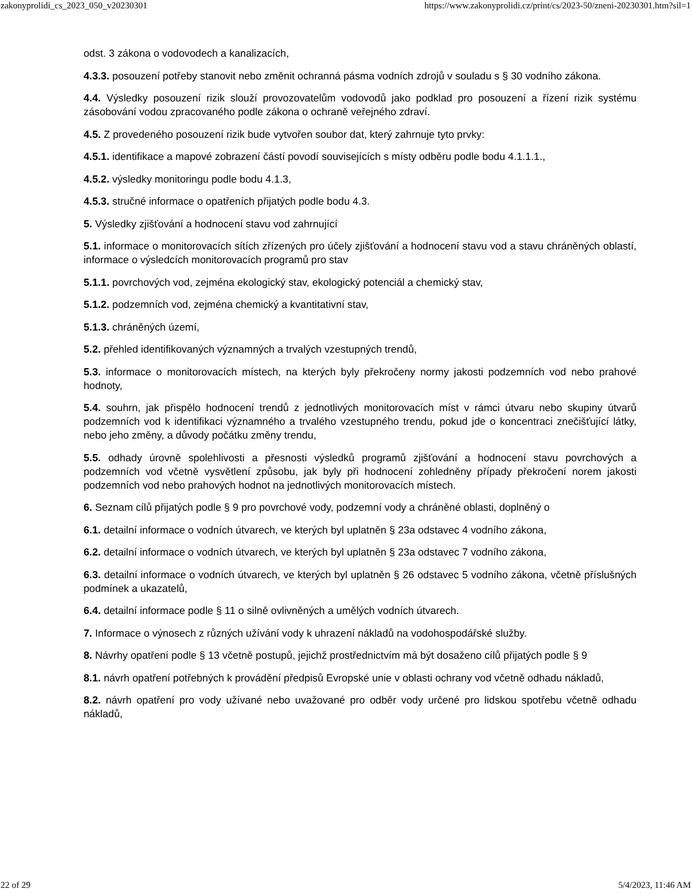zakonyprolidi_cs_2023_050_v20230301 https://www.zakonyprolidi.cz/print/cs/2023-50/zneni-20230301.htm?sil=1
odst. 3 zákona o vodovodech a kanalizacích,
4.3.3. posouzení potřeby stanovit nebo změnit ochranná pásma vodních zdrojů v souladu s § 30 vodního zákona.
4.4. Výsledky posouzení rizik slouží provozovatelům vodovodů jako podklad pro posouzení a řízení rizik systému zásobování vodou zpracovaného podle zákona o ochraně veřejného zdraví.
4.5. Z provedeného posouzení rizik bude vytvořen soubor dat, který zahrnuje tyto prvky:
4.5.1. identifikace a mapové zobrazení částí povodí souvisejících s místy odběru podle bodu 4.1.1.1.,
4.5.2. výsledky monitoringu podle bodu 4.1.3,
4.5.3. stručné informace o opatřeních přijatých podle bodu 4.3.
5. Výsledky zjišťování a hodnocení stavu vod zahrnující
5.1. informace o monitorovacích sítích zřízených pro účely zjišťování a hodnocení stavu vod a stavu chráněných oblastí, informace o výsledcích monitorovacích programů pro stav
5.1.1. povrchových vod, zejména ekologický stav, ekologický potenciál a chemický stav,
5.1.2. podzemních vod, zejména chemický a kvantitativní stav,
5.1.3. chráněných území,
5.2. přehled identifikovaných významných a trvalých vzestupných trendů,
5.3. informace o monitorovacích místech, na kterých byly překročeny normy jakosti podzemních vod nebo prahové hodnoty,
5.4. souhrn, jak přispělo hodnocení trendů z jednotlivých monitorovacích míst v rámci útvaru nebo skupiny útvarů podzemních vod k identifikaci významného a trvalého vzestupného trendu, pokud jde o koncentraci znečišťující látky, nebo jeho změny, a důvody počátku změny trendu,
5.5. odhady úrovně spolehlivosti a přesnosti výsledků programů zjišťování a hodnocení stavu povrchových a podzemních vod včetně vysvětlení způsobu, jak byly při hodnocení zohledněny případy překročení norem jakosti podzemních vod nebo prahových hodnot na jednotlivých monitorovacích místech.
6. Seznam cílů přijatých podle § 9 pro povrchové vody, podzemní vody a chráněné oblasti, doplněný o
6.1. detailní informace o vodních útvarech, ve kterých byl uplatněn § 23a odstavec 4 vodního zákona,
6.2. detailní informace o vodních útvarech, ve kterých byl uplatněn § 23a odstavec 7 vodního zákona,
6.3. detailní informace o vodních útvarech, ve kterých byl uplatněn § 26 odstavec 5 vodního zákona, včetně příslušných podmínek a ukazatelů,
6.4. detailní informace podle § 11 o silně ovlivněných a umělých vodních útvarech.
7. Informace o výnosech z různých užívání vody k uhrazení nákladů na vodohospodářské služby.
8. Návrhy opatření podle § 13 včetně postupů, jejichž prostřednictvím má být dosaženo cílů přijatých podle § 9
8.1. návrh opatření potřebných k provádění předpisů Evropské unie v oblasti ochrany vod včetně odhadu nákladů,
8.2. návrh opatření pro vody užívané nebo uvažované pro odběr vody určené pro lidskou spotřebu včetně odhadu nákladů,
22 of 29 5/4/2023, 11:46 AM